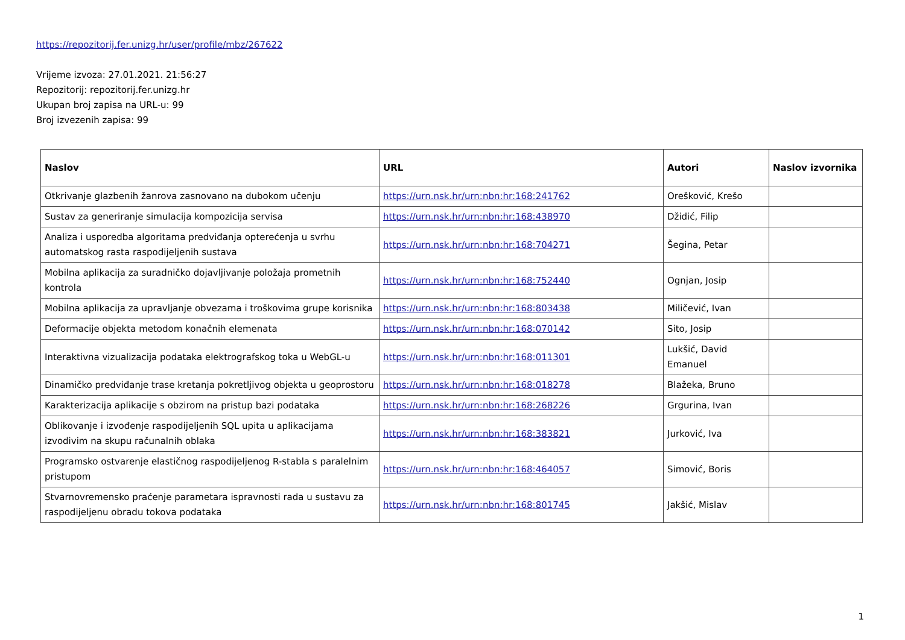https://repozitorij.fer.unizg.hr/user/profile/mbz/267622
Vrijeme izvoza: 27.01.2021. 21:56:27
Repozitorij: repozitorij.fer.unizg.hr
Ukupan broj zapisa na URL-u: 99
Broj izvezenih zapisa: 99
| Naslov | URL | Autori | Naslov izvornika |
| --- | --- | --- | --- |
| Otkrivanje glazbenih žanrova zasnovano na dubokom učenju | https://urn.nsk.hr/urn:nbn:hr:168:241762 | Orešković, Krešo | |
| Sustav za generiranje simulacija kompozicija servisa | https://urn.nsk.hr/urn:nbn:hr:168:438970 | Džidić, Filip | |
| Analiza i usporedba algoritama predviđanja opterećenja u svrhu automatskog rasta raspodijeljenih sustava | https://urn.nsk.hr/urn:nbn:hr:168:704271 | Šegina, Petar | |
| Mobilna aplikacija za suradničko dojavljivanje položaja prometnih kontrola | https://urn.nsk.hr/urn:nbn:hr:168:752440 | Ognjan, Josip | |
| Mobilna aplikacija za upravljanje obvezama i troškovima grupe korisnika | https://urn.nsk.hr/urn:nbn:hr:168:803438 | Miličević, Ivan | |
| Deformacije objekta metodom konačnih elemenata | https://urn.nsk.hr/urn:nbn:hr:168:070142 | Sito, Josip | |
| Interaktivna vizualizacija podataka elektrografskog toka u WebGL-u | https://urn.nsk.hr/urn:nbn:hr:168:011301 | Lukšić, David Emanuel | |
| Dinamičko predviđanje trase kretanja pokretljivog objekta u geoprostoru | https://urn.nsk.hr/urn:nbn:hr:168:018278 | Blažeka, Bruno | |
| Karakterizacija aplikacije s obzirom na pristup bazi podataka | https://urn.nsk.hr/urn:nbn:hr:168:268226 | Grgurina, Ivan | |
| Oblikovanje i izvođenje raspodijeljenih SQL upita u aplikacijama izvodivim na skupu računalnih oblaka | https://urn.nsk.hr/urn:nbn:hr:168:383821 | Jurković, Iva | |
| Programsko ostvarenje elastičnog raspodijeljenog R-stabla s paralelnim pristupom | https://urn.nsk.hr/urn:nbn:hr:168:464057 | Simović, Boris | |
| Stvarnovremensko praćenje parametara ispravnosti rada u sustavu za raspodijeljenu obradu tokova podataka | https://urn.nsk.hr/urn:nbn:hr:168:801745 | Jakšić, Mislav | |
1